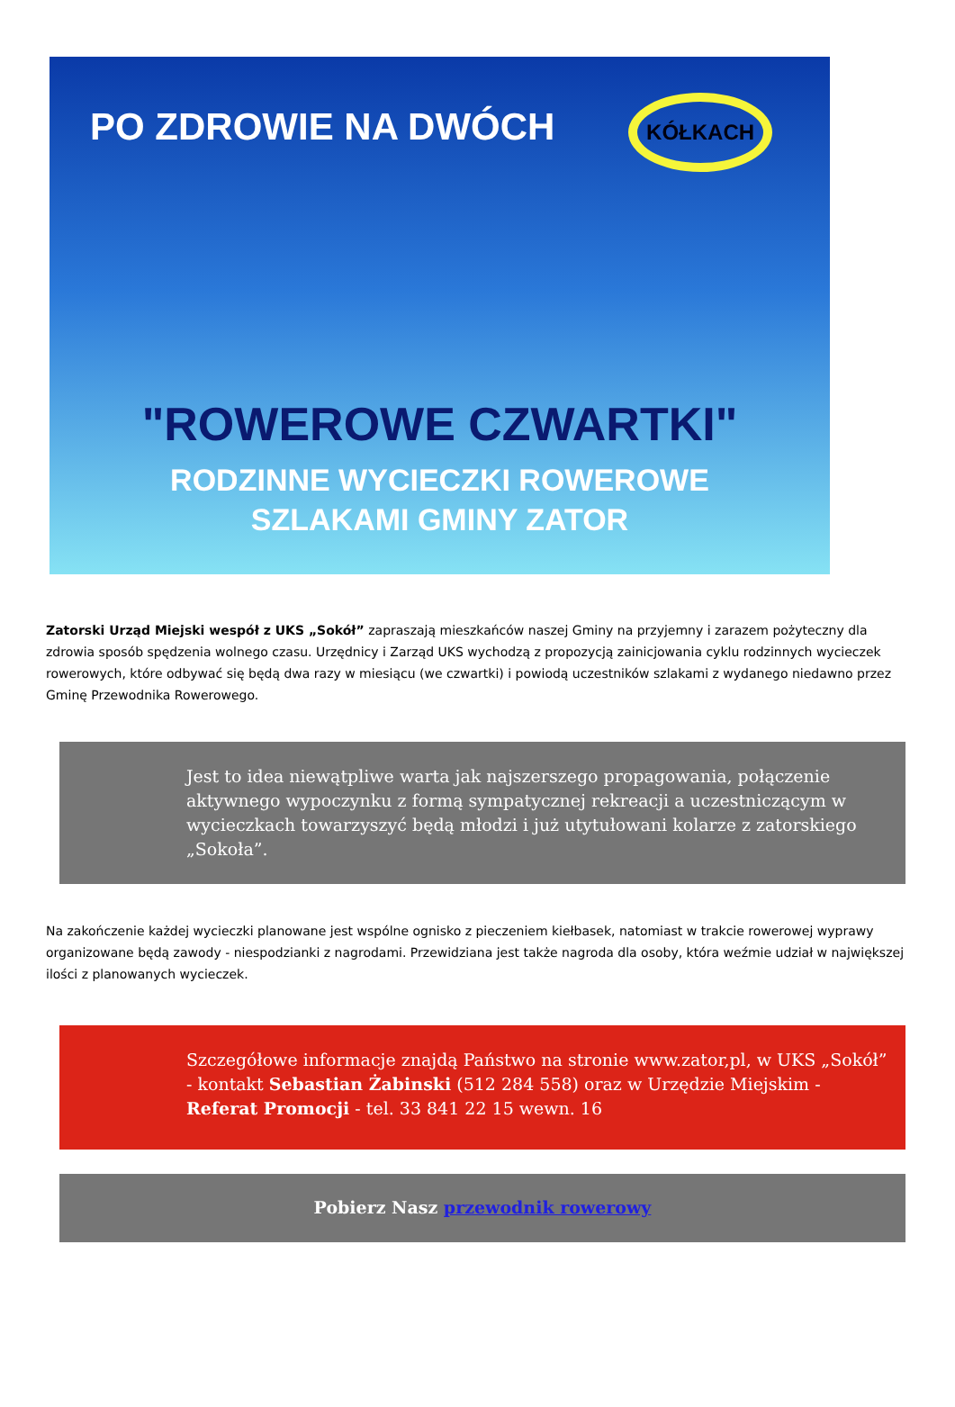PO ZDROWIE NA DWÓCH KÓŁKACH
"ROWEROWE CZWARTKI"
RODZINNE WYCIECZKI ROWEROWE
SZLAKAMI GMINY ZATOR
Zatorski Urząd Miejski wespół z UKS „Sokół” zapraszają mieszkańców naszej Gminy na przyjemny i zarazem pożyteczny dla zdrowia sposób spędzenia wolnego czasu. Urzędnicy i Zarząd UKS wychodzą z propozycją zainicjowania cyklu rodzinnych wycieczek rowerowych, które odbywać się będą dwa razy w miesiącu (we czwartki) i powiodą uczestników szlakami z wydanego niedawno przez Gminę Przewodnika Rowerowego.
Jest to idea niewątpliwe warta jak najszerszego propagowania, połączenie aktywnego wypoczynku z formą sympatycznej rekreacji a uczestniczącym w wycieczkach towarzyszyć będą młodzi i już utytułowani kolarze z zatorskiego „Sokoła”.
Na zakończenie każdej wycieczki planowane jest wspólne ognisko z pieczeniem kiełbasek, natomiast w trakcie rowerowej wyprawy organizowane będą zawody - niespodzianki z nagrodami. Przewidziana jest także nagroda dla osoby, która weźmie udział w największej ilości z planowanych wycieczek.
Szczegółowe informacje znajdą Państwo na stronie www.zator,pl, w UKS „Sokół” - kontakt Sebastian Żabinski (512 284 558) oraz w Urzędzie Miejskim - Referat Promocji - tel. 33 841 22 15 wewn. 16
Pobierz Nasz przewodnik rowerowy